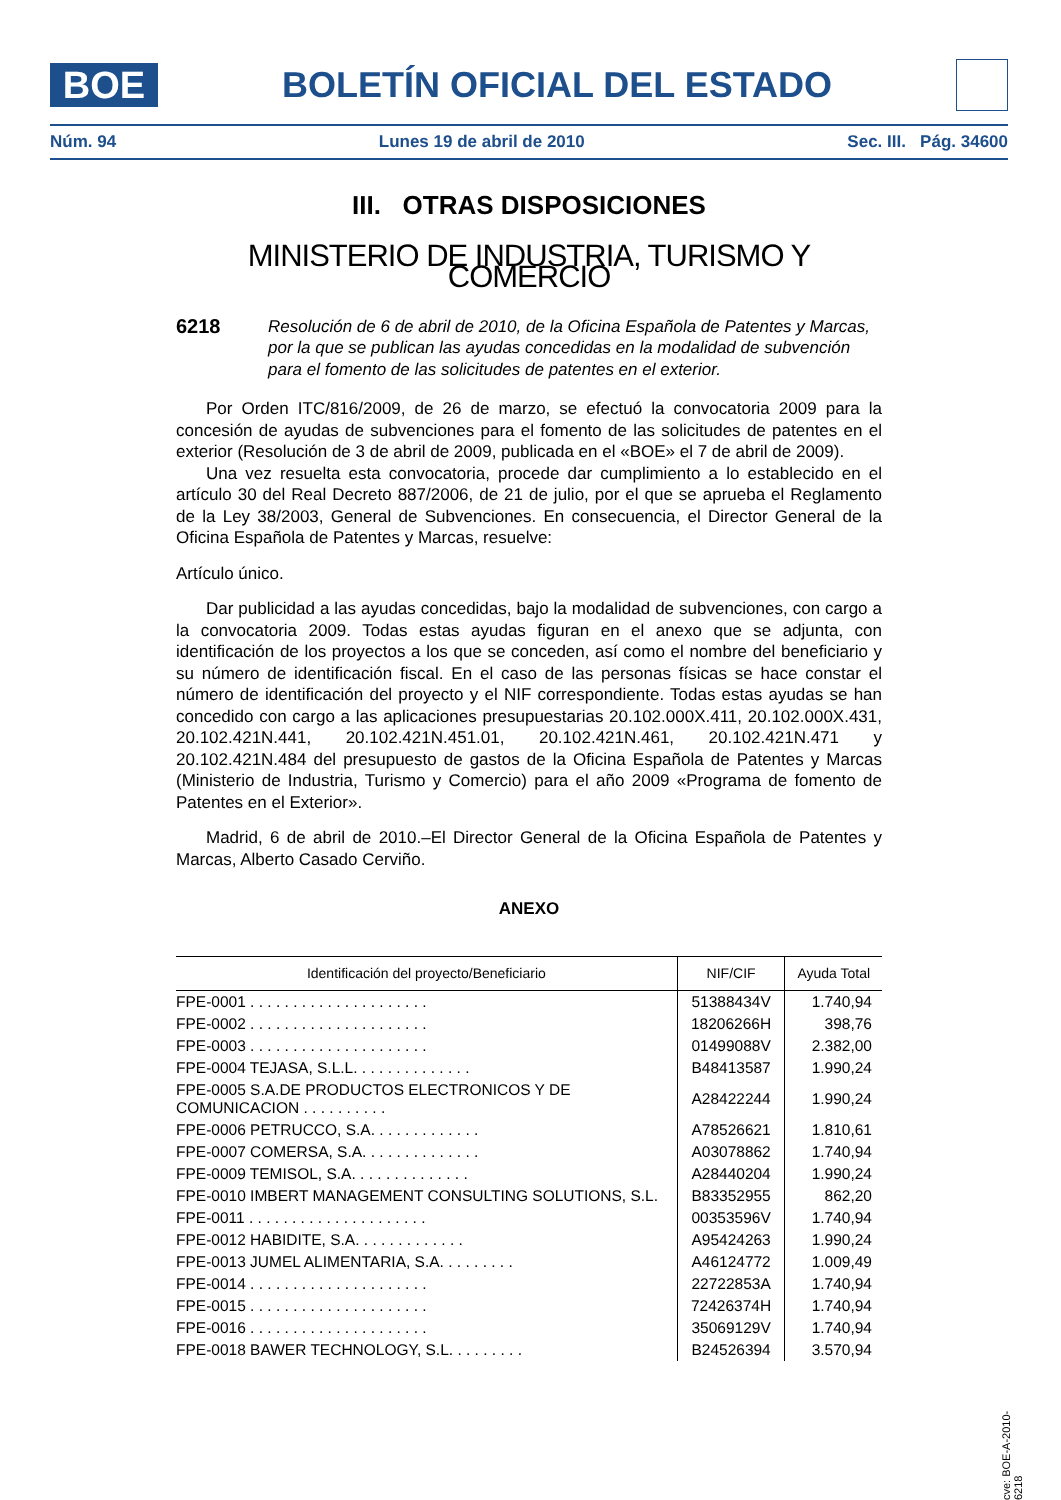BOE
BOLETÍN OFICIAL DEL ESTADO
Núm. 94 Lunes 19 de abril de 2010 Sec. III. Pág. 34600
III. OTRAS DISPOSICIONES
MINISTERIO DE INDUSTRIA, TURISMO Y COMERCIO
6218
Resolución de 6 de abril de 2010, de la Oficina Española de Patentes y Marcas, por la que se publican las ayudas concedidas en la modalidad de subvención para el fomento de las solicitudes de patentes en el exterior.
Por Orden ITC/816/2009, de 26 de marzo, se efectuó la convocatoria 2009 para la concesión de ayudas de subvenciones para el fomento de las solicitudes de patentes en el exterior (Resolución de 3 de abril de 2009, publicada en el «BOE» el 7 de abril de 2009).
Una vez resuelta esta convocatoria, procede dar cumplimiento a lo establecido en el artículo 30 del Real Decreto 887/2006, de 21 de julio, por el que se aprueba el Reglamento de la Ley 38/2003, General de Subvenciones. En consecuencia, el Director General de la Oficina Española de Patentes y Marcas, resuelve:
Artículo único.
Dar publicidad a las ayudas concedidas, bajo la modalidad de subvenciones, con cargo a la convocatoria 2009. Todas estas ayudas figuran en el anexo que se adjunta, con identificación de los proyectos a los que se conceden, así como el nombre del beneficiario y su número de identificación fiscal. En el caso de las personas físicas se hace constar el número de identificación del proyecto y el NIF correspondiente. Todas estas ayudas se han concedido con cargo a las aplicaciones presupuestarias 20.102.000X.411, 20.102.000X.431, 20.102.421N.441, 20.102.421N.451.01, 20.102.421N.461, 20.102.421N.471 y 20.102.421N.484 del presupuesto de gastos de la Oficina Española de Patentes y Marcas (Ministerio de Industria, Turismo y Comercio) para el año 2009 «Programa de fomento de Patentes en el Exterior».
Madrid, 6 de abril de 2010.–El Director General de la Oficina Española de Patentes y Marcas, Alberto Casado Cerviño.
ANEXO
| Identificación del proyecto/Beneficiario | NIF/CIF | Ayuda Total |
| --- | --- | --- |
| FPE-0001 . . . . . . . . . . . . . . . . . . . . . | 51388434V | 1.740,94 |
| FPE-0002 . . . . . . . . . . . . . . . . . . . . . | 18206266H | 398,76 |
| FPE-0003 . . . . . . . . . . . . . . . . . . . . . | 01499088V | 2.382,00 |
| FPE-0004 TEJASA, S.L.L. . . . . . . . . . . . . . | B48413587 | 1.990,24 |
| FPE-0005 S.A.DE PRODUCTOS ELECTRONICOS Y DE COMUNICACION . . . . . . . . . . | A28422244 | 1.990,24 |
| FPE-0006 PETRUCCO, S.A. . . . . . . . . . . . . | A78526621 | 1.810,61 |
| FPE-0007 COMERSA, S.A. . . . . . . . . . . . . . | A03078862 | 1.740,94 |
| FPE-0009 TEMISOL, S.A. . . . . . . . . . . . . . | A28440204 | 1.990,24 |
| FPE-0010 IMBERT MANAGEMENT CONSULTING SOLUTIONS, S.L. | B83352955 | 862,20 |
| FPE-0011 . . . . . . . . . . . . . . . . . . . . . | 00353596V | 1.740,94 |
| FPE-0012 HABIDITE, S.A. . . . . . . . . . . . . | A95424263 | 1.990,24 |
| FPE-0013 JUMEL ALIMENTARIA, S.A. . . . . . . . . | A46124772 | 1.009,49 |
| FPE-0014 . . . . . . . . . . . . . . . . . . . . . | 22722853A | 1.740,94 |
| FPE-0015 . . . . . . . . . . . . . . . . . . . . . | 72426374H | 1.740,94 |
| FPE-0016 . . . . . . . . . . . . . . . . . . . . . | 35069129V | 1.740,94 |
| FPE-0018 BAWER TECHNOLOGY, S.L. . . . . . . . . | B24526394 | 3.570,94 |
cve: BOE-A-2010-6218